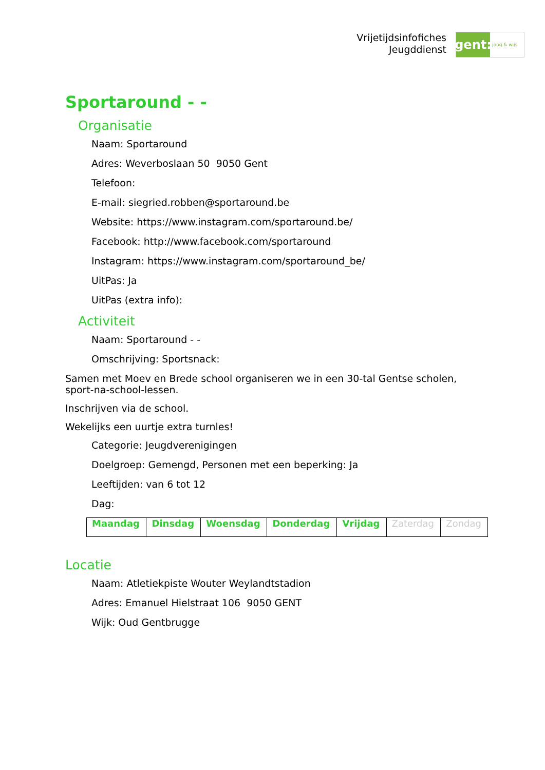Vrijetijdsinfofiches
Jeugddienst
gent:
jong & wijs
Sportaround - -
Organisatie
Naam: Sportaround
Adres: Weverboslaan 50 9050 Gent
Telefoon:
E-mail: siegried.robben@sportaround.be
Website: https://www.instagram.com/sportaround.be/
Facebook: http://www.facebook.com/sportaround
Instagram: https://www.instagram.com/sportaround_be/
UitPas: Ja
UitPas (extra info):
Activiteit
Naam: Sportaround - -
Omschrijving: Sportsnack:
Samen met Moev en Brede school organiseren we in een 30-tal Gentse scholen, sport-na-school-lessen.
Inschrijven via de school.
Wekelijks een uurtje extra turnles!
Categorie: Jeugdverenigingen
Doelgroep: Gemengd, Personen met een beperking: Ja
Leeftijden: van 6 tot 12
Dag:
| Maandag | Dinsdag | Woensdag | Donderdag | Vrijdag | Zaterdag | Zondag |
Locatie
Naam: Atletiekpiste Wouter Weylandtstadion
Adres: Emanuel Hielstraat 106 9050 GENT
Wijk: Oud Gentbrugge